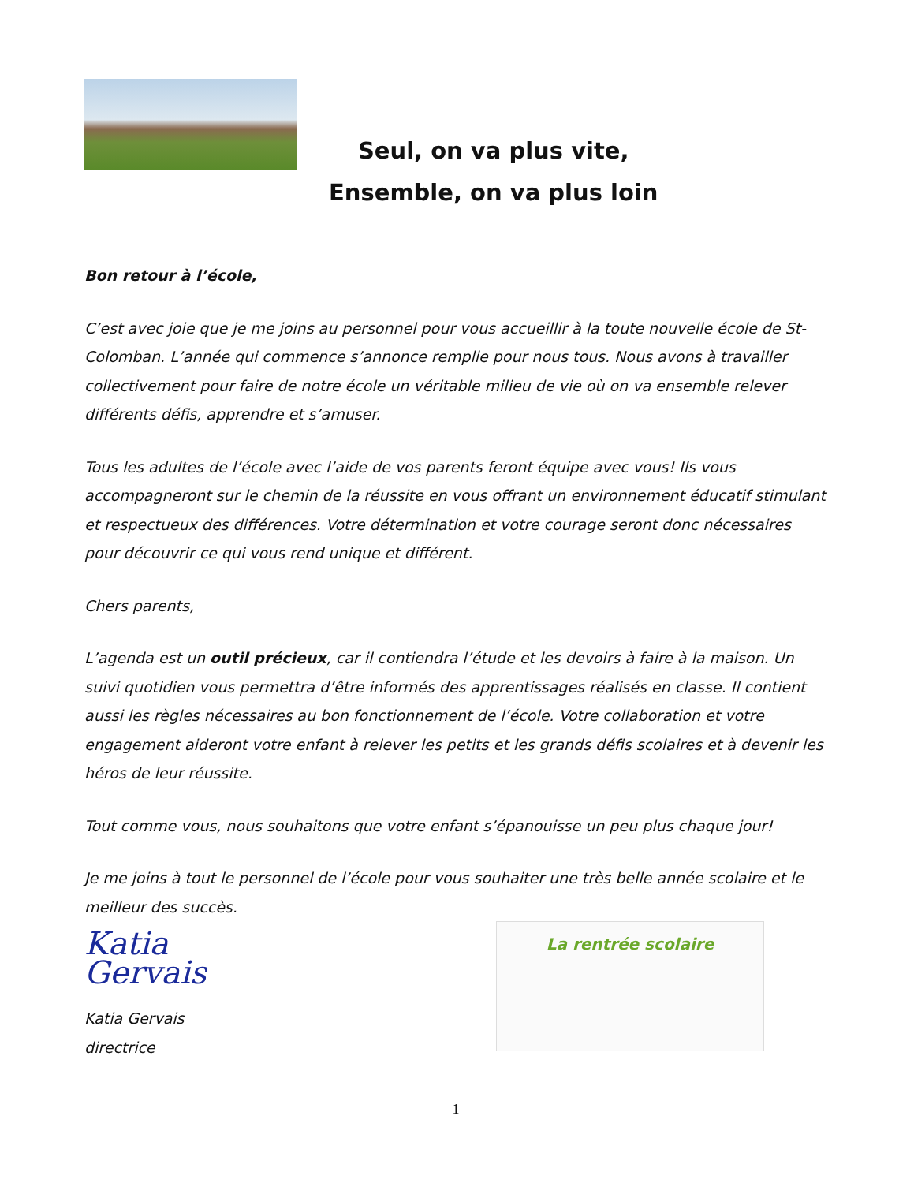Seul, on va plus vite,
Ensemble, on va plus loin
Bon retour à l’école,
C’est avec joie que je me joins au personnel pour vous accueillir à la toute nouvelle école de St-Colomban. L’année qui commence s’annonce remplie pour nous tous. Nous avons à travailler collectivement pour faire de notre école un véritable milieu de vie où on va ensemble relever différents défis, apprendre et s’amuser.
Tous les adultes de l’école avec l’aide de vos parents feront équipe avec vous! Ils vous accompagneront sur le chemin de la réussite en vous offrant un environnement éducatif stimulant et respectueux des différences. Votre détermination et votre courage seront donc nécessaires pour découvrir ce qui vous rend unique et différent.
Chers parents,
L’agenda est un outil précieux, car il contiendra l’étude et les devoirs à faire à la maison. Un suivi quotidien vous permettra d’être informés des apprentissages réalisés en classe. Il contient aussi les règles nécessaires au bon fonctionnement de l’école. Votre collaboration et votre engagement aideront votre enfant à relever les petits et les grands défis scolaires et à devenir les héros de leur réussite.
Tout comme vous, nous souhaitons que votre enfant s’épanouisse un peu plus chaque jour!
Je me joins à tout le personnel de l’école pour vous souhaiter une très belle année scolaire et le meilleur des succès.
Katia Gervais
Katia Gervais
directrice
La rentrée scolaire
1